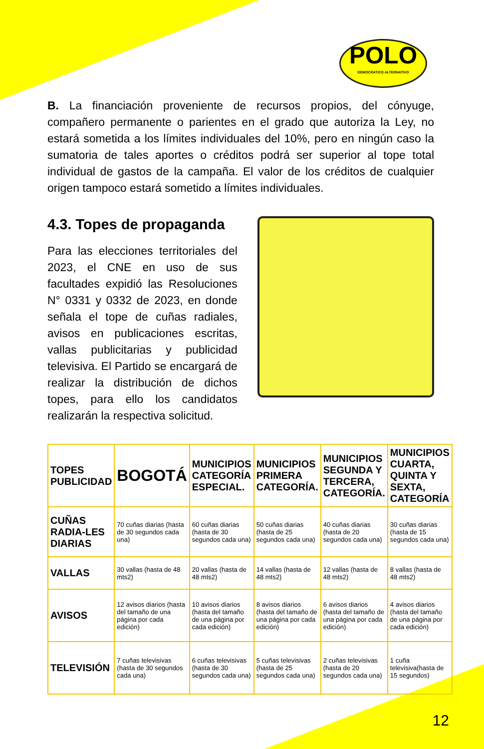POLO
DEMOCRATICO ALTERNATIVO
B. La financiación proveniente de recursos propios, del cónyuge, compañero permanente o parientes en el grado que autoriza la Ley, no estará sometida a los límites individuales del 10%, pero en ningún caso la sumatoria de tales aportes o créditos podrá ser superior al tope total individual de gastos de la campaña. El valor de los créditos de cualquier origen tampoco estará sometido a límites individuales.
4.3. Topes de propaganda
Para las elecciones territoriales del 2023, el CNE en uso de sus facultades expidió las Resoluciones N° 0331 y 0332 de 2023, en donde señala el tope de cuñas radiales, avisos en publicaciones escritas, vallas publicitarias y publicidad televisiva. El Partido se encargará de realizar la distribución de dichos topes, para ello los candidatos realizarán la respectiva solicitud.
| TOPES PUBLICIDAD | BOGOTÁ | MUNICIPIOS CATEGORÍA ESPECIAL. | MUNICIPIOS PRIMERA CATEGORÍA. | MUNICIPIOS SEGUNDA Y TERCERA, CATEGORÍA. | MUNICIPIOS CUARTA, QUINTA Y SEXTA, CATEGORÍA |
| --- | --- | --- | --- | --- | --- |
| CUÑAS RADIA-LES DIARIAS | 70 cuñas diarias (hasta de 30 segundos cada una) | 60 cuñas diarias (hasta de 30 segundos cada una) | 50 cuñas diarias (hasta de 25 segundos cada una) | 40 cuñas diarias (hasta de 20 segundos cada una) | 30 cuñas diarias (hasta de 15 segundos cada una) |
| VALLAS | 30 vallas (hasta de 48 mts2) | 20 vallas (hasta de 48 mts2) | 14 vallas (hasta de 48 mts2) | 12 vallas (hasta de 48 mts2) | 8 vallas (hasta de 48 mts2) |
| AVISOS | 12 avisos diarios (hasta del tamaño de una página por cada edición) | 10 avisos diarios (hasta del tamaño de una página por cada edición) | 8 avisos diarios (hasta del tamaño de una página por cada edición) | 6 avisos diarios (hasta del tamaño de una página por cada edición) | 4 avisos diarios (hasta del tamaño de una página por cada edición) |
| TELEVISIÓN | 7 cuñas televisivas (hasta de 30 segundos cada una) | 6 cuñas televisivas (hasta de 30 segundos cada una) | 5 cuñas televisivas (hasta de 25 segundos cada una) | 2 cuñas televisivas (hasta de 20 segundos cada una) | 1 cuña televisiva(hasta de 15 segundos) |
12